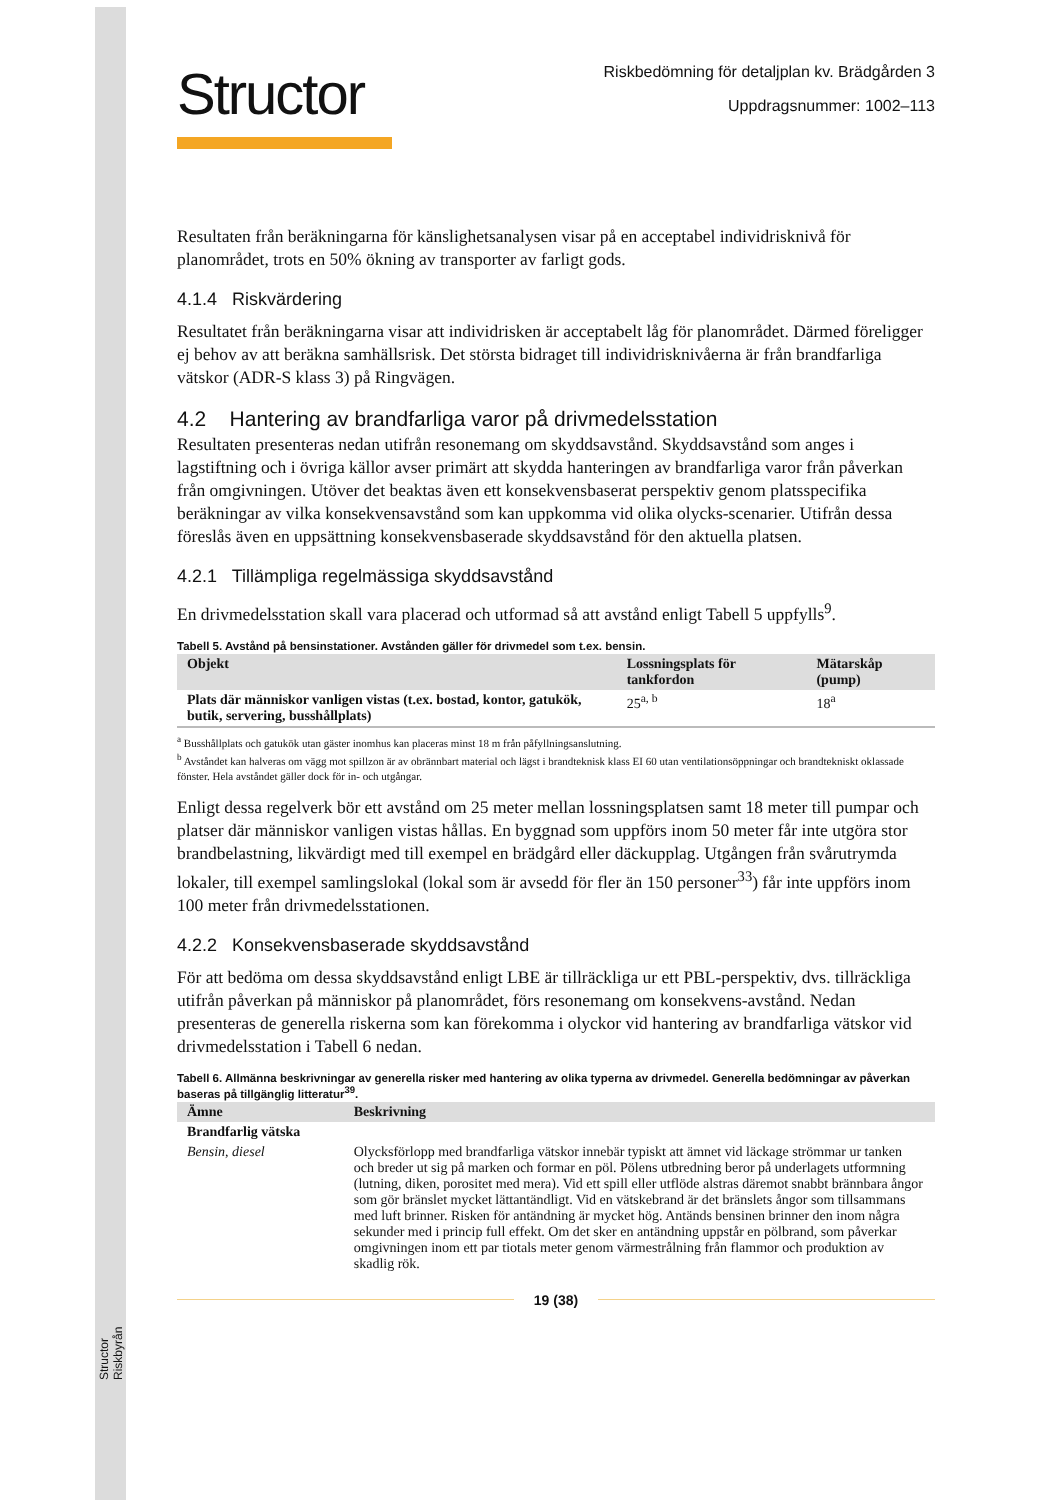Structor Riskbyrån
Structor
Riskbedömning för detaljplan kv. Brädgården 3
Uppdragsnummer: 1002–113
Resultaten från beräkningarna för känslighetsanalysen visar på en acceptabel individrisknivå för planområdet, trots en 50% ökning av transporter av farligt gods.
4.1.4 Riskvärdering
Resultatet från beräkningarna visar att individrisken är acceptabelt låg för planområdet. Därmed föreligger ej behov av att beräkna samhällsrisk. Det största bidraget till individrisknivåerna är från brandfarliga vätskor (ADR-S klass 3) på Ringvägen.
4.2 Hantering av brandfarliga varor på drivmedelsstation
Resultaten presenteras nedan utifrån resonemang om skyddsavstånd. Skyddsavstånd som anges i lagstiftning och i övriga källor avser primärt att skydda hanteringen av brandfarliga varor från påverkan från omgivningen. Utöver det beaktas även ett konsekvensbaserat perspektiv genom platsspecifika beräkningar av vilka konsekvensavstånd som kan uppkomma vid olika olycks-scenarier. Utifrån dessa föreslås även en uppsättning konsekvensbaserade skyddsavstånd för den aktuella platsen.
4.2.1 Tillämpliga regelmässiga skyddsavstånd
En drivmedelsstation skall vara placerad och utformad så att avstånd enligt Tabell 5 uppfylls<sup>9</sup>.
Tabell 5. Avstånd på bensinstationer. Avstånden gäller för drivmedel som t.ex. bensin.
| Objekt | Lossningsplats för tankfordon | Mätarskåp (pump) |
| --- | --- | --- |
| Plats där människor vanligen vistas (t.ex. bostad, kontor, gatukök, butik, servering, busshållplats) | 25<sup>a, b</sup> | 18<sup>a</sup> |
<sup>a</sup> Busshållplats och gatukök utan gäster inomhus kan placeras minst 18 m från påfyllningsanslutning.
<sup>b</sup> Avståndet kan halveras om vägg mot spillzon är av obrännbart material och lägst i brandteknisk klass EI 60 utan ventilationsöppningar och brandtekniskt oklassade fönster. Hela avståndet gäller dock för in- och utgångar.
Enligt dessa regelverk bör ett avstånd om 25 meter mellan lossningsplatsen samt 18 meter till pumpar och platser där människor vanligen vistas hållas. En byggnad som uppförs inom 50 meter får inte utgöra stor brandbelastning, likvärdigt med till exempel en brädgård eller däckupplag. Utgången från svårutrymda lokaler, till exempel samlingslokal (lokal som är avsedd för fler än 150 personer<sup>33</sup>) får inte uppförs inom 100 meter från drivmedelsstationen.
4.2.2 Konsekvensbaserade skyddsavstånd
För att bedöma om dessa skyddsavstånd enligt LBE är tillräckliga ur ett PBL-perspektiv, dvs. tillräckliga utifrån påverkan på människor på planområdet, förs resonemang om konsekvens-avstånd. Nedan presenteras de generella riskerna som kan förekomma i olyckor vid hantering av brandfarliga vätskor vid drivmedelsstation i Tabell 6 nedan.
Tabell 6. Allmänna beskrivningar av generella risker med hantering av olika typerna av drivmedel. Generella bedömningar av påverkan baseras på tillgänglig litteratur<sup>39</sup>.
| Ämne | Beskrivning |
| --- | --- |
| Brandfarlig vätska | |
| Bensin, diesel | Olycksförlopp med brandfarliga vätskor innebär typiskt att ämnet vid läckage strömmar ur tanken och breder ut sig på marken och formar en pöl. Pölens utbredning beror på underlagets utformning (lutning, diken, porositet med mera). Vid ett spill eller utflöde alstras däremot snabbt brännbara ångor som gör bränslet mycket lättantändligt. Vid en vätskebrand är det bränslets ångor som tillsammans med luft brinner. Risken för antändning är mycket hög. Antänds bensinen brinner den inom några sekunder med i princip full effekt. Om det sker en antändning uppstår en pölbrand, som påverkar omgivningen inom ett par tiotals meter genom värmestrålning från flammor och produktion av skadlig rök. |
19 (38)